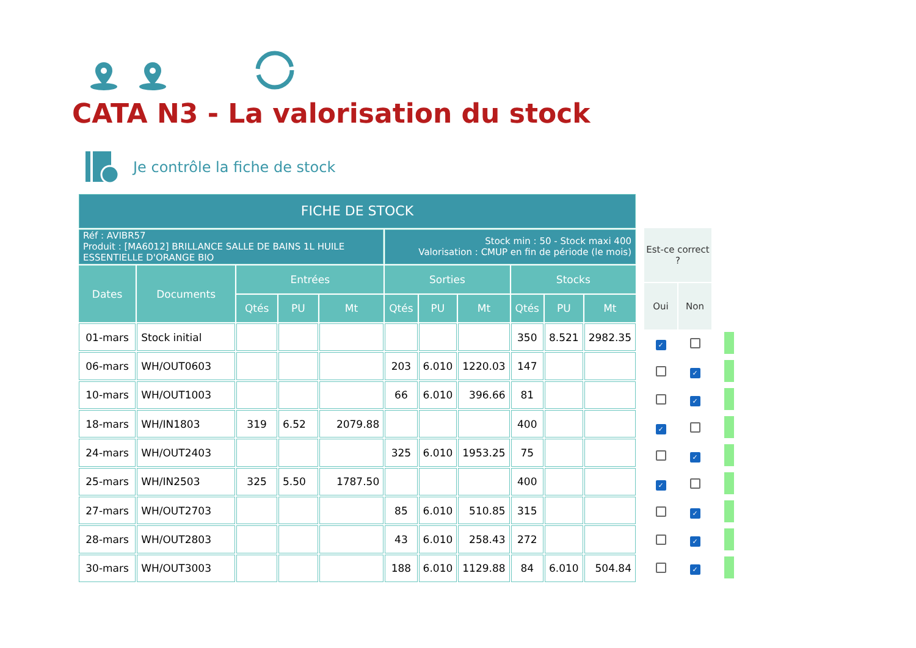CATA N3 - La valorisation du stock
Je contrôle la fiche de stock
| FICHE DE STOCK | | | | | | | | | | |
| --- | --- | --- | --- | --- | --- | --- | --- | --- | --- | --- |
| Réf : AVIBR57 Produit : [MA6012] BRILLANCE SALLE DE BAINS 1L HUILE ESSENTIELLE D'ORANGE BIO | | | | | Stock min : 50 - Stock maxi 400 Valorisation : CMUP en fin de période (le mois) | | | | | |
| Dates | Documents | Entrées | | | Sorties | | | Stocks | | |
| | | Qtés | PU | Mt | Qtés | PU | Mt | Qtés | PU | Mt |
| 01-mars | Stock initial | | | | | | | 350 | 8.521 | 2982.35 |
| 06-mars | WH/OUT0603 | | | | 203 | 6.010 | 1220.03 | 147 | | |
| 10-mars | WH/OUT1003 | | | | 66 | 6.010 | 396.66 | 81 | | |
| 18-mars | WH/IN1803 | 319 | 6.52 | 2079.88 | | | | 400 | | |
| 24-mars | WH/OUT2403 | | | | 325 | 6.010 | 1953.25 | 75 | | |
| 25-mars | WH/IN2503 | 325 | 5.50 | 1787.50 | | | | 400 | | |
| 27-mars | WH/OUT2703 | | | | 85 | 6.010 | 510.85 | 315 | | |
| 28-mars | WH/OUT2803 | | | | 43 | 6.010 | 258.43 | 272 | | |
| 30-mars | WH/OUT3003 | | | | 188 | 6.010 | 1129.88 | 84 | 6.010 | 504.84 |
| Est-ce correct ? | | |
| Oui | Non | |
| ✓ | | |
| | ✓ | |
| | ✓ | |
| ✓ | | |
| | ✓ | |
| ✓ | | |
| | ✓ | |
| | ✓ | |
| | ✓ | |